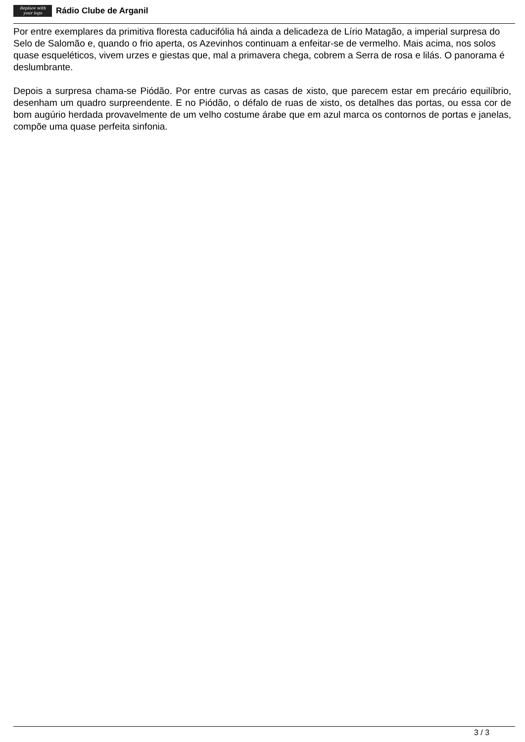Replace with
your logo
Rádio Clube de Arganil
Por entre exemplares da primitiva floresta caducifólia há ainda a delicadeza de Lírio Matagão, a imperial surpresa do Selo de Salomão e, quando o frio aperta, os Azevinhos continuam a enfeitar-se de vermelho. Mais acima, nos solos quase esqueléticos, vivem urzes e giestas que, mal a primavera chega, cobrem a Serra de rosa e lilás. O panorama é deslumbrante.
Depois a surpresa chama-se Piódão. Por entre curvas as casas de xisto, que parecem estar em precário equilíbrio, desenham um quadro surpreendente. E no Piódão, o défalo de ruas de xisto, os detalhes das portas, ou essa cor de bom augúrio herdada provavelmente de um velho costume árabe que em azul marca os contornos de portas e janelas, compõe uma quase perfeita sinfonia.
3 / 3